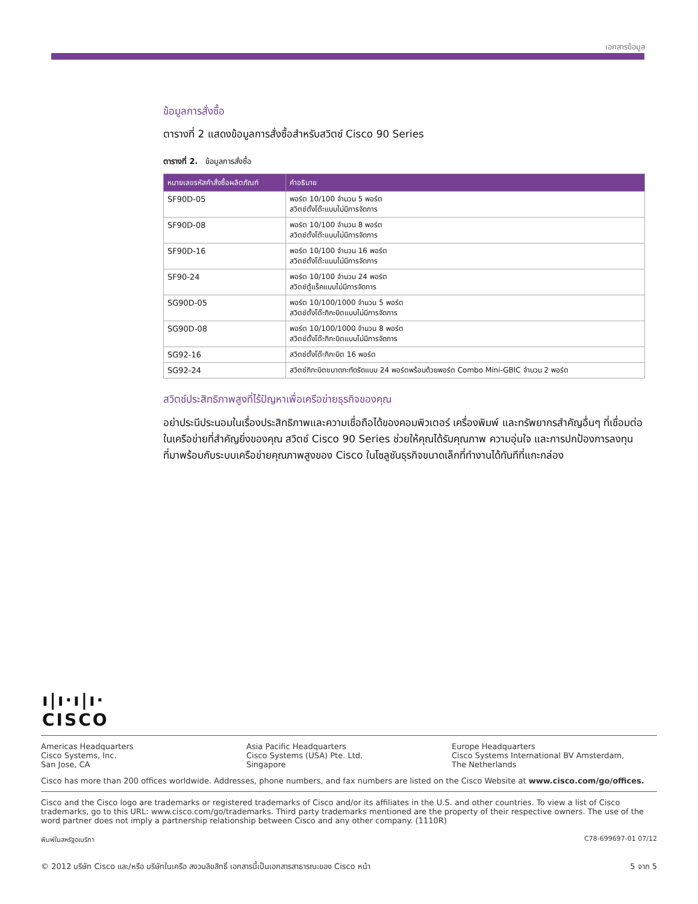เอกสารข้อมูล
ข้อมูลการสั่งซื้อ
ตารางที่ 2 แสดงข้อมูลการสั่งซื้อสำหรับสวิตช์ Cisco 90 Series
ตารางที่ 2. ข้อมูลการสั่งซื้อ
| หมายเลขรหัสคำสั่งซื้อผลิตภัณฑ์ | คำอธิบาย |
| --- | --- |
| SF90D-05 | พอร์ต 10/100 จำนวน 5 พอร์ต สวิตช์ตั้งโต๊ะแบบไม่มีการจัดการ |
| SF90D-08 | พอร์ต 10/100 จำนวน 8 พอร์ต สวิตช์ตั้งโต๊ะแบบไม่มีการจัดการ |
| SF90D-16 | พอร์ต 10/100 จำนวน 16 พอร์ต สวิตช์ตั้งโต๊ะแบบไม่มีการจัดการ |
| SF90-24 | พอร์ต 10/100 จำนวน 24 พอร์ต สวิตช์ตู้แร็คแบบไม่มีการจัดการ |
| SG90D-05 | พอร์ต 10/100/1000 จำนวน 5 พอร์ต สวิตช์ตั้งโต๊ะกิกะบิตแบบไม่มีการจัดการ |
| SG90D-08 | พอร์ต 10/100/1000 จำนวน 8 พอร์ต สวิตช์ตั้งโต๊ะกิกะบิตแบบไม่มีการจัดการ |
| SG92-16 | สวิตช์ตั้งโต๊ะกิกะบิต 16 พอร์ต |
| SG92-24 | สวิตช์กิกะบิตขนาดกะทัดรัดแบบ 24 พอร์ตพร้อมด้วยพอร์ต Combo Mini-GBIC จำนวน 2 พอร์ต |
สวิตช์ประสิทธิภาพสูงที่ไร้ปัญหาเพื่อเครือข่ายธุรกิจของคุณ
อย่าประนีประนอมในเรื่องประสิทธิภาพและความเชื่อถือได้ของคอมพิวเตอร์ เครื่องพิมพ์ และทรัพยากรสำคัญอื่นๆ ที่เชื่อมต่อในเครือข่ายที่สำคัญยิ่งของคุณ สวิตช์ Cisco 90 Series ช่วยให้คุณได้รับคุณภาพ ความอุ่นใจ และการปกป้องการลงทุนที่มาพร้อมกับระบบเครือข่ายคุณภาพสูงของ Cisco ในโซลูชันธุรกิจขนาดเล็กที่ทำงานได้ทันทีที่แกะกล่อง
ı|ı·ı|ı·
CISCO
Americas Headquarters
Cisco Systems, Inc.
San Jose, CA
Asia Pacific Headquarters
Cisco Systems (USA) Pte. Ltd.
Singapore
Europe Headquarters
Cisco Systems International BV Amsterdam,
The Netherlands
Cisco has more than 200 offices worldwide. Addresses, phone numbers, and fax numbers are listed on the Cisco Website at www.cisco.com/go/offices.
Cisco and the Cisco logo are trademarks or registered trademarks of Cisco and/or its affiliates in the U.S. and other countries. To view a list of Cisco trademarks, go to this URL: www.cisco.com/go/trademarks. Third party trademarks mentioned are the property of their respective owners. The use of the word partner does not imply a partnership relationship between Cisco and any other company. (1110R)
พิมพ์ในสหรัฐอเมริกา C78-699697-01 07/12
© 2012 บริษัท Cisco และ/หรือ บริษัทในเครือ สงวนลิขสิทธิ์ เอกสารนี้เป็นเอกสารสาธารณะของ Cisco หน้า 5 จาก 5